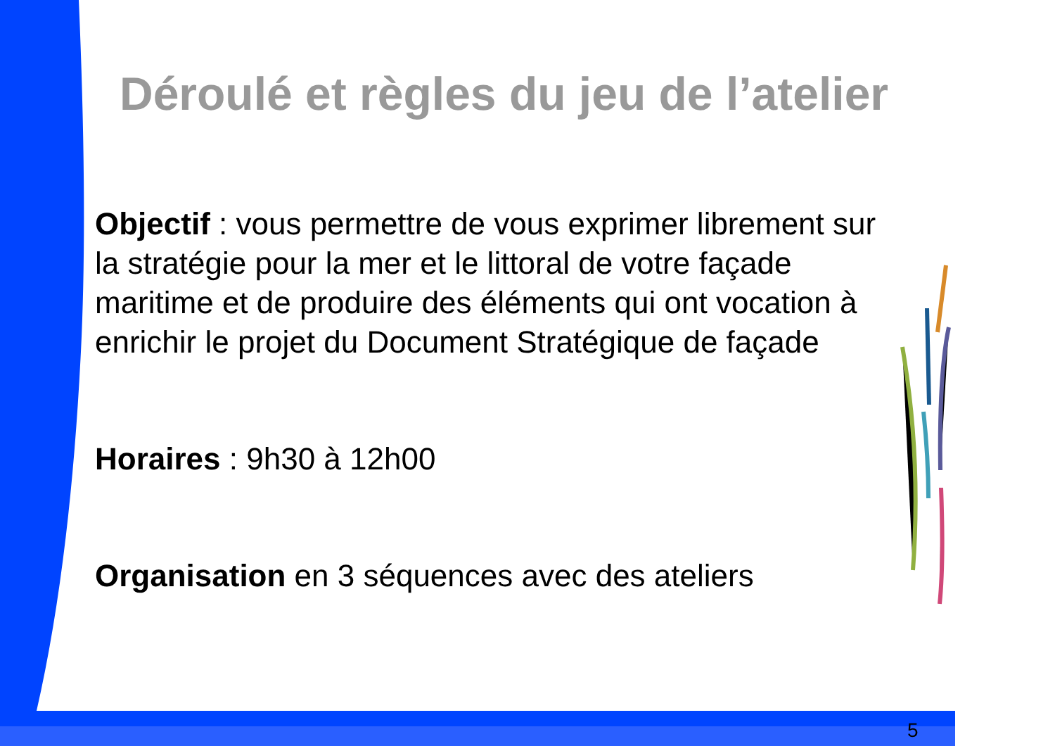Déroulé et règles du jeu de l’atelier
Objectif : vous permettre de vous exprimer librement sur la stratégie pour la mer et le littoral de votre façade maritime et de produire des éléments qui ont vocation à enrichir le projet du Document Stratégique de façade
Horaires : 9h30 à 12h00
Organisation en 3 séquences avec des ateliers
5